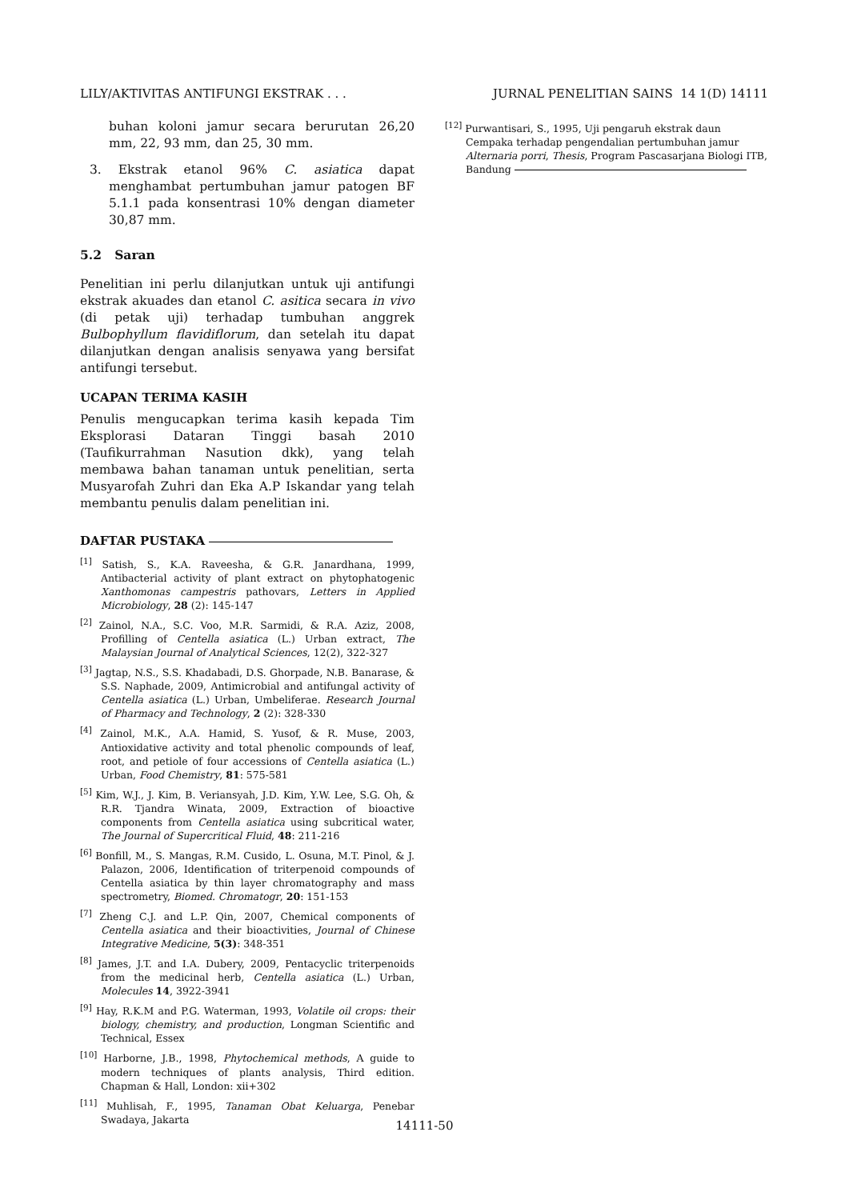LILY/AKTIVITAS ANTIFUNGI EKSTRAK . . . JURNAL PENELITIAN SAINS 14 1(D) 14111
buhan koloni jamur secara berurutan 26,20 mm, 22, 93 mm, dan 25, 30 mm.
3. Ekstrak etanol 96% C. asiatica dapat menghambat pertumbuhan jamur patogen BF 5.1.1 pada konsentrasi 10% dengan diameter 30,87 mm.
5.2 Saran
Penelitian ini perlu dilanjutkan untuk uji antifungi ekstrak akuades dan etanol C. asitica secara in vivo (di petak uji) terhadap tumbuhan anggrek Bulbophyllum flavidiflorum, dan setelah itu dapat dilanjutkan dengan analisis senyawa yang bersifat antifungi tersebut.
UCAPAN TERIMA KASIH
Penulis mengucapkan terima kasih kepada Tim Eksplorasi Dataran Tinggi basah 2010 (Taufikurrahman Nasution dkk), yang telah membawa bahan tanaman untuk penelitian, serta Musyarofah Zuhri dan Eka A.P Iskandar yang telah membantu penulis dalam penelitian ini.
DAFTAR PUSTAKA
<sup>[1]</sup> Satish, S., K.A. Raveesha, & G.R. Janardhana, 1999, Antibacterial activity of plant extract on phytophatogenic Xanthomonas campestris pathovars, Letters in Applied Microbiology, 28 (2): 145-147
<sup>[2]</sup> Zainol, N.A., S.C. Voo, M.R. Sarmidi, & R.A. Aziz, 2008, Profilling of Centella asiatica (L.) Urban extract, The Malaysian Journal of Analytical Sciences, 12(2), 322-327
<sup>[3]</sup> Jagtap, N.S., S.S. Khadabadi, D.S. Ghorpade, N.B. Banarase, & S.S. Naphade, 2009, Antimicrobial and antifungal activity of Centella asiatica (L.) Urban, Umbeliferae. Research Journal of Pharmacy and Technology, 2 (2): 328-330
<sup>[4]</sup> Zainol, M.K., A.A. Hamid, S. Yusof, & R. Muse, 2003, Antioxidative activity and total phenolic compounds of leaf, root, and petiole of four accessions of Centella asiatica (L.) Urban, Food Chemistry, 81: 575-581
<sup>[5]</sup> Kim, W.J., J. Kim, B. Veriansyah, J.D. Kim, Y.W. Lee, S.G. Oh, & R.R. Tjandra Winata, 2009, Extraction of bioactive components from Centella asiatica using subcritical water, The Journal of Supercritical Fluid, 48: 211-216
<sup>[6]</sup> Bonfill, M., S. Mangas, R.M. Cusido, L. Osuna, M.T. Pinol, & J. Palazon, 2006, Identification of triterpenoid compounds of Centella asiatica by thin layer chromatography and mass spectrometry, Biomed. Chromatogr, 20: 151-153
<sup>[7]</sup> Zheng C.J. and L.P. Qin, 2007, Chemical components of Centella asiatica and their bioactivities, Journal of Chinese Integrative Medicine, 5(3): 348-351
<sup>[8]</sup> James, J.T. and I.A. Dubery, 2009, Pentacyclic triterpenoids from the medicinal herb, Centella asiatica (L.) Urban, Molecules 14, 3922-3941
<sup>[9]</sup> Hay, R.K.M and P.G. Waterman, 1993, Volatile oil crops: their biology, chemistry, and production, Longman Scientific and Technical, Essex
<sup>[10]</sup> Harborne, J.B., 1998, Phytochemical methods, A guide to modern techniques of plants analysis, Third edition. Chapman & Hall, London: xii+302
<sup>[11]</sup> Muhlisah, F., 1995, Tanaman Obat Keluarga, Penebar Swadaya, Jakarta
<sup>[12]</sup> Purwantisari, S., 1995, Uji pengaruh ekstrak daun Cempaka terhadap pengendalian pertumbuhan jamur Alternaria porri, Thesis, Program Pascasarjana Biologi ITB, Bandung
14111-50